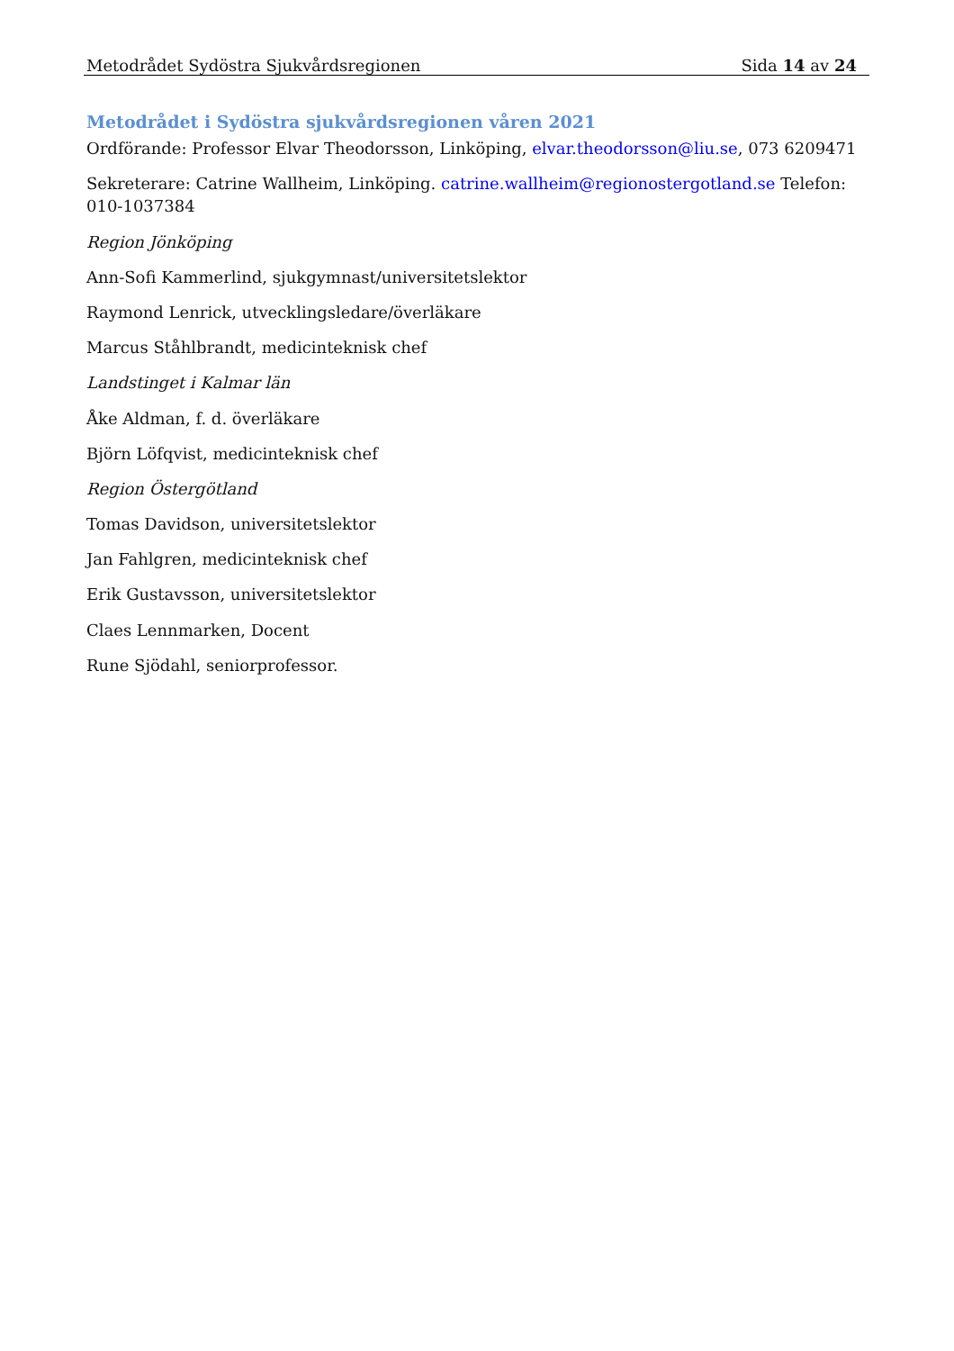Metodrådet Sydöstra Sjukvårdsregionen Sida 14 av 24
Metodrådet i Sydöstra sjukvårdsregionen våren 2021
Ordförande: Professor Elvar Theodorsson, Linköping, elvar.theodorsson@liu.se, 073 6209471
Sekreterare: Catrine Wallheim, Linköping. catrine.wallheim@regionostergotland.se Telefon: 010-1037384
Region Jönköping
Ann-Sofi Kammerlind, sjukgymnast/universitetslektor
Raymond Lenrick, utvecklingsledare/överläkare
Marcus Ståhlbrandt, medicinteknisk chef
Landstinget i Kalmar län
Åke Aldman, f. d. överläkare
Björn Löfqvist, medicinteknisk chef
Region Östergötland
Tomas Davidson, universitetslektor
Jan Fahlgren, medicinteknisk chef
Erik Gustavsson, universitetslektor
Claes Lennmarken, Docent
Rune Sjödahl, seniorprofessor.